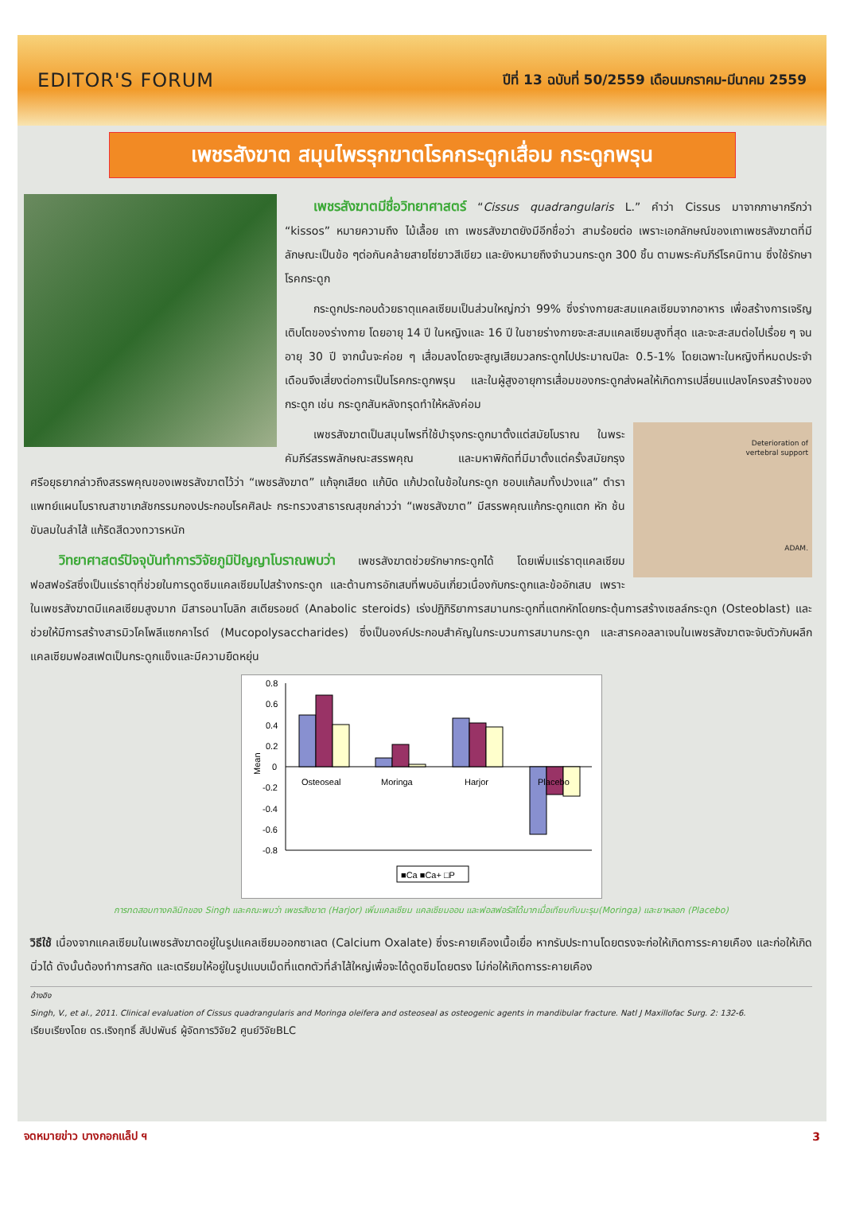EDITOR'S FORUM
ปีที่ 13 ฉบับที่ 50/2559 เดือนมกราคม-มีนาคม 2559
เพชรสังฆาต สมุนไพรรุกฆาตโรคกระดูกเสื่อม กระดูกพรุน
เพชรสังฆาตมีชื่อวิทยาศาสตร์ “Cissus quadrangularis L.” คำว่า Cissus มาจากภาษากรีกว่า “kissos” หมายความถึง ไม้เลื้อย เถา เพชรสังฆาตยังมีอีกชื่อว่า สามร้อยต่อ เพราะเอกลักษณ์ของเถาเพชรสังฆาตที่มีลักษณะเป็นข้อ ๆต่อกันคล้ายสายโซ่ยาวสีเขียว และยังหมายถึงจำนวนกระดูก 300 ชิ้น ตามพระคัมภีร์โรคนิทาน ซึ่งใช้รักษาโรคกระดูก
กระดูกประกอบด้วยธาตุแคลเซียมเป็นส่วนใหญ่กว่า 99% ซึ่งร่างกายสะสมแคลเซียมจากอาหาร เพื่อสร้างการเจริญเติบโตของร่างกาย โดยอายุ 14 ปี ในหญิงและ 16 ปี ในชายร่างกายจะสะสมแคลเซียมสูงที่สุด และจะสะสมต่อไปเรื่อย ๆ จนอายุ 30 ปี จากนั้นจะค่อย ๆ เสื่อมลงโดยจะสูญเสียมวลกระดูกไปประมาณปีละ 0.5-1% โดยเฉพาะในหญิงที่หมดประจำเดือนจึงเสี่ยงต่อการเป็นโรคกระดูกพรุน และในผู้สูงอายุการเสื่อมของกระดูกส่งผลให้เกิดการเปลี่ยนแปลงโครงสร้างของกระดูก เช่น กระดูกสันหลังทรุดทำให้หลังค่อม
Deterioration of
vertebral support
ADAM.
เพชรสังฆาตเป็นสมุนไพรที่ใช้บำรุงกระดูกมาตั้งแต่สมัยโบราณ ในพระคัมภีร์สรรพลักษณะสรรพคุณ และมหาพิกัดที่มีมาตั้งแต่ครั้งสมัยกรุงศรีอยุธยากล่าวถึงสรรพคุณของเพชรสังฆาตไว้ว่า “เพชรสังฆาต” แก้จุกเสียด แก้บิด แก้ปวดในข้อในกระดูก ชอบแก้ลมทั้งปวงแล” ตำราแพทย์แผนโบราณสาขาเภสัชกรรมกองประกอบโรคศิลปะ กระทรวงสาธารณสุขกล่าวว่า “เพชรสังฆาต” มีสรรพคุณแก้กระดูกแตก หัก ช้น ขับลมในลำไส้ แก้ริดสีดวงทวารหนัก
วิทยาศาสตร์ปัจจุบันทำการวิจัยภูมิปัญญาโบราณพบว่า เพชรสังฆาตช่วยรักษากระดูกได้ โดยเพิ่มแร่ธาตุแคลเซียม ฟอสฟอรัสซึ่งเป็นแร่ธาตุที่ช่วยในการดูดซึมแคลเซียมไปสร้างกระดูก และต้านการอักเสบที่พบอันเกี่ยวเนื่องกับกระดูกและข้ออักเสบ เพราะในเพชรสังฆาตมีแคลเซียมสูงมาก มีสารอนาโบลิก สเตียรอยด์ (Anabolic steroids) เร่งปฏิกิริยาการสมานกระดูกที่แตกหักโดยกระตุ้นการสร้างเซลล์กระดูก (Osteoblast) และช่วยให้มีการสร้างสารมิวโคโพลีแซกคาไรด์ (Mucopolysaccharides) ซึ่งเป็นองค์ประกอบสำคัญในกระบวนการสมานกระดูก และสารคอลลาเจนในเพชรสังฆาตจะจับตัวกับผลึกแคลเซียมฟอสเฟตเป็นกระดูกแข็งและมีความยืดหยุ่น
0.8
0.6
0.4
0.2
0
-0.2
-0.4
-0.6
-0.8
Mean
Osteoseal
Moringa
Harjor
Placebo
■Ca ■Ca+ □P
การทดสอบทางคลินิกของ Singh และคณะพบว่า เพชรสังฆาต (Harjor) เพิ่มแคลเซียม แคลเซียมออน และฟอสฟอรัสได้มากเมื่อเทียบกับมะรุม(Moringa) และยาหลอก (Placebo)
วิธีใช้ เนื่องจากแคลเซียมในเพชรสังฆาตอยู่ในรูปแคลเซียมออกซาเลต (Calcium Oxalate) ซึ่งระคายเคืองเนื้อเยื่อ หากรับประทานโดยตรงจะก่อให้เกิดการระคายเคือง และก่อให้เกิดนิ่วได้ ดังนั้นต้องทำการสกัด และเตรียมให้อยู่ในรูปแบบเม็ดที่แตกตัวที่ลำไส้ใหญ่เพื่อจะได้ดูดซึมโดยตรง ไม่ก่อให้เกิดการระคายเคือง
อ้างอิง
Singh, V., et al., 2011. Clinical evaluation of Cissus quadrangularis and Moringa oleifera and osteoseal as osteogenic agents in mandibular fracture. Natl J Maxillofac Surg. 2: 132-6.
เรียบเรียงโดย ดร.เริงฤทธิ์ สัปปพันธ์ ผู้จัดการวิจัย2 ศูนย์วิจัยBLC
จดหมายข่าว บางกอกแล็ป ฯ 3